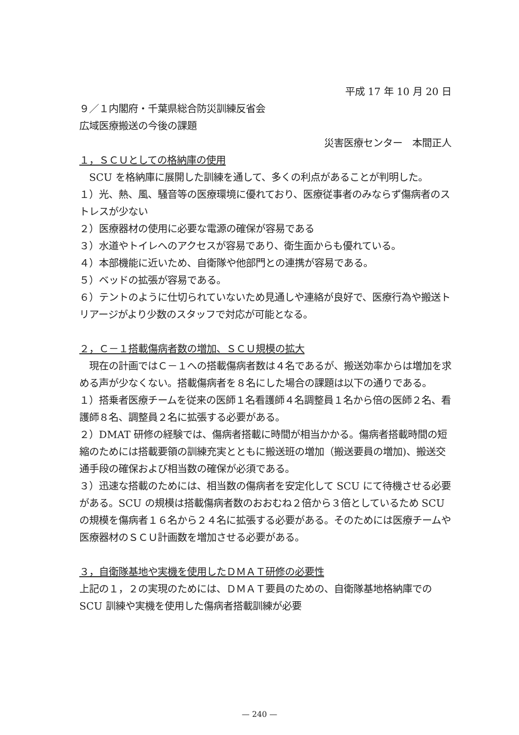平成 17 年 10 月 20 日
９／１内閣府・千葉県総合防災訓練反省会
広域医療搬送の今後の課題
災害医療センター　本間正人
１，ＳＣＵとしての格納庫の使用
SCU を格納庫に展開した訓練を通して、多くの利点があることが判明した。
１）光、熱、風、騒音等の医療環境に優れており、医療従事者のみならず傷病者のストレスが少ない
２）医療器材の使用に必要な電源の確保が容易である
３）水道やトイレへのアクセスが容易であり、衛生面からも優れている。
４）本部機能に近いため、自衛隊や他部門との連携が容易である。
５）ベッドの拡張が容易である。
６）テントのように仕切られていないため見通しや連絡が良好で、医療行為や搬送トリアージがより少数のスタッフで対応が可能となる。
２，Ｃ－１搭載傷病者数の増加、ＳＣＵ規模の拡大
現在の計画ではＣ－１への搭載傷病者数は４名であるが、搬送効率からは増加を求める声が少なくない。搭載傷病者を８名にした場合の課題は以下の通りである。
１）搭乗者医療チームを従来の医師１名看護師４名調整員１名から倍の医師２名、看護師８名、調整員２名に拡張する必要がある。
２）DMAT 研修の経験では、傷病者搭載に時間が相当かかる。傷病者搭載時間の短縮のためには搭載要領の訓練充実とともに搬送班の増加（搬送要員の増加)、搬送交通手段の確保および相当数の確保が必須である。
３）迅速な搭載のためには、相当数の傷病者を安定化して SCU にて待機させる必要がある。SCU の規模は搭載傷病者数のおおむね２倍から３倍としているため SCU の規模を傷病者１６名から２４名に拡張する必要がある。そのためには医療チームや医療器材のＳＣＵ計画数を増加させる必要がある。
３，自衛隊基地や実機を使用したＤＭＡＴ研修の必要性
上記の１，２の実現のためには、ＤＭＡＴ要員のための、自衛隊基地格納庫での SCU 訓練や実機を使用した傷病者搭載訓練が必要
— 240 —